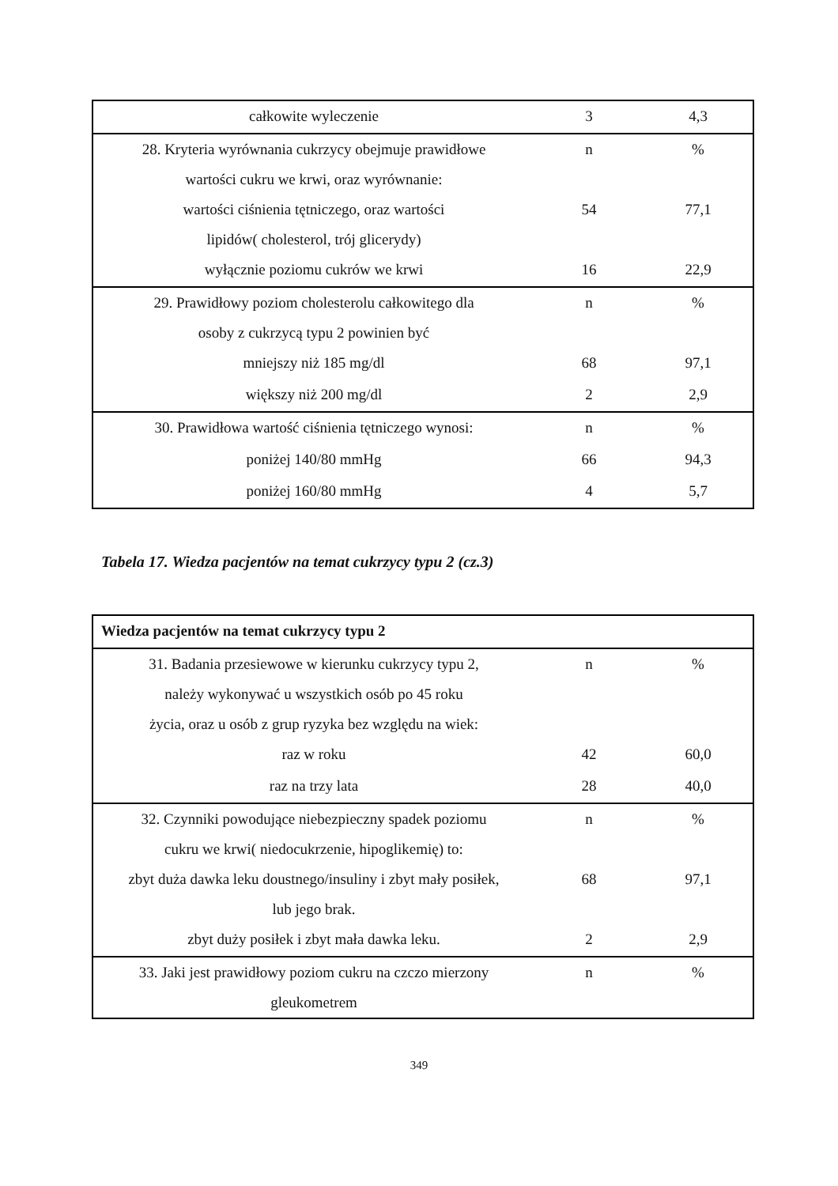| całkowite wyleczenie | 3 | 4,3 |
| 28. Kryteria wyrównania cukrzycy obejmuje prawidłowe wartości cukru we krwi, oraz wyrównanie: | n | % |
| wartości ciśnienia tętniczego, oraz wartości lipidów( cholesterol, trój glicerydy) | 54 | 77,1 |
| wyłącznie poziomu cukrów we krwi | 16 | 22,9 |
| 29. Prawidłowy poziom cholesterolu całkowitego dla osoby z cukrzycą typu 2 powinien być | n | % |
| mniejszy niż 185 mg/dl | 68 | 97,1 |
| większy niż 200 mg/dl | 2 | 2,9 |
| 30. Prawidłowa wartość ciśnienia tętniczego wynosi: | n | % |
| poniżej 140/80 mmHg | 66 | 94,3 |
| poniżej 160/80 mmHg | 4 | 5,7 |
Tabela 17. Wiedza pacjentów na temat cukrzycy typu 2 (cz.3)
| Wiedza pacjentów na temat cukrzycy typu 2 | | |
| 31. Badania przesiewowe w kierunku cukrzycy typu 2, należy wykonywać u wszystkich osób po 45 roku życia, oraz u osób z grup ryzyka bez względu na wiek: | n | % |
| raz w roku | 42 | 60,0 |
| raz na trzy lata | 28 | 40,0 |
| 32. Czynniki powodujące niebezpieczny spadek poziomu cukru we krwi( niedocukrzenie, hipoglikemię) to: | n | % |
| zbyt duża dawka leku doustnego/insuliny i zbyt mały posiłek, lub jego brak. | 68 | 97,1 |
| zbyt duży posiłek i zbyt mała dawka leku. | 2 | 2,9 |
| 33. Jaki jest prawidłowy poziom cukru na czczo mierzony gleukometrem | n | % |
349